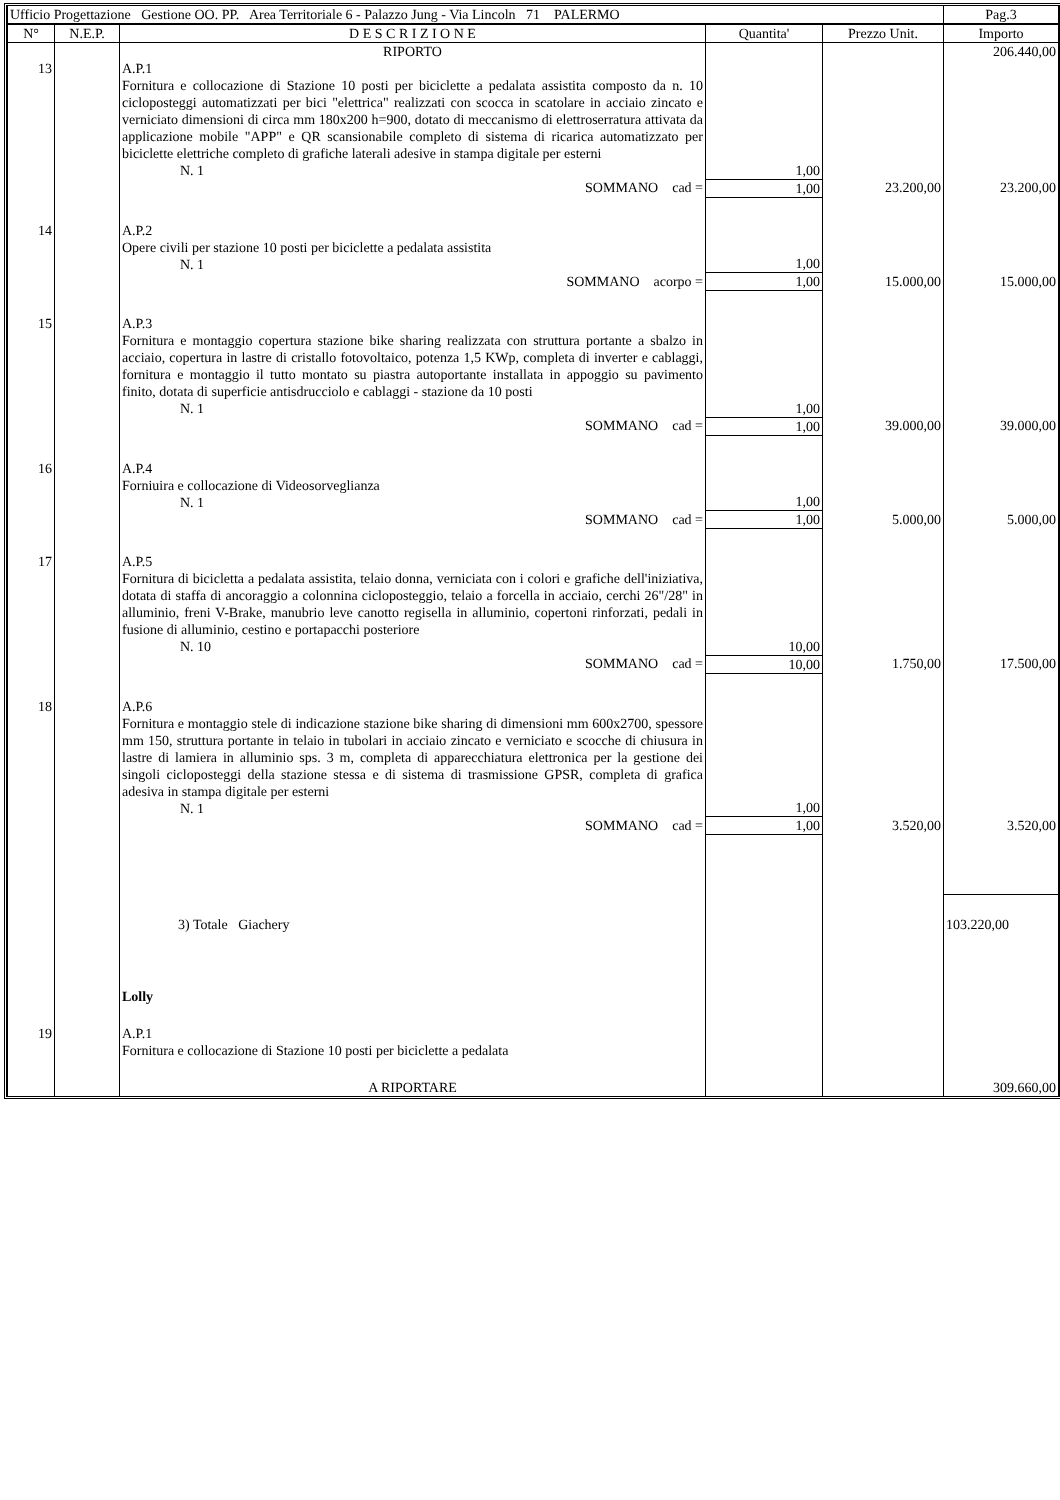| Ufficio Progettazione Gestione OO. PP. Area Territoriale 6 - Palazzo Jung - Via Lincoln 71 PALERMO | | | | | Pag.3 |
| N° | N.E.P. | D E S C R I Z I O N E | Quantita' | Prezzo Unit. | Importo |
| | | RIPORTO | | | 206.440,00 |
| 13 | | A.P.1 Fornitura e collocazione di Stazione 10 posti per biciclette a pedalata assistita composto da n. 10 cicloposteggi automatizzati per bici "elettrica" realizzati con scocca in scatolare in acciaio zincato e verniciato dimensioni di circa mm 180x200 h=900, dotato di meccanismo di elettroserratura attivata da applicazione mobile "APP" e QR scansionabile completo di sistema di ricarica automatizzato per biciclette elettriche completo di grafiche laterali adesive in stampa digitale per esterni N. 1 | 1,00 | | |
| | | SOMMANO cad = | 1,00 | 23.200,00 | 23.200,00 |
| 14 | | A.P.2 Opere civili per stazione 10 posti per biciclette a pedalata assistita N. 1 | 1,00 | | |
| | | SOMMANO acorpo = | 1,00 | 15.000,00 | 15.000,00 |
| 15 | | A.P.3 Fornitura e montaggio copertura stazione bike sharing realizzata con struttura portante a sbalzo in acciaio, copertura in lastre di cristallo fotovoltaico, potenza 1,5 KWp, completa di inverter e cablaggi, fornitura e montaggio il tutto montato su piastra autoportante installata in appoggio su pavimento finito, dotata di superficie antisdrucciolo e cablaggi - stazione da 10 posti N. 1 | 1,00 | | |
| | | SOMMANO cad = | 1,00 | 39.000,00 | 39.000,00 |
| 16 | | A.P.4 Forniuira e collocazione di Videosorveglianza N. 1 | 1,00 | | |
| | | SOMMANO cad = | 1,00 | 5.000,00 | 5.000,00 |
| 17 | | A.P.5 Fornitura di bicicletta a pedalata assistita, telaio donna, verniciata con i colori e grafiche dell'iniziativa, dotata di staffa di ancoraggio a colonnina cicloposteggio, telaio a forcella in acciaio, cerchi 26"/28" in alluminio, freni V-Brake, manubrio leve canotto regisella in alluminio, copertoni rinforzati, pedali in fusione di alluminio, cestino e portapacchi posteriore N. 10 | 10,00 | | |
| | | SOMMANO cad = | 10,00 | 1.750,00 | 17.500,00 |
| 18 | | A.P.6 Fornitura e montaggio stele di indicazione stazione bike sharing di dimensioni mm 600x2700, spessore mm 150, struttura portante in telaio in tubolari in acciaio zincato e verniciato e scocche di chiusura in lastre di lamiera in alluminio sps. 3 m, completa di apparecchiatura elettronica per la gestione dei singoli cicloposteggi della stazione stessa e di sistema di trasmissione GPSR, completa di grafica adesiva in stampa digitale per esterni N. 1 | 1,00 | | |
| | | SOMMANO cad = | 1,00 | 3.520,00 | 3.520,00 |
| | | 3) Totale Giachery | | | 103.220,00 |
| | | Lolly | | | |
| 19 | | A.P.1 Fornitura e collocazione di Stazione 10 posti per biciclette a pedalata | | | |
| | | A RIPORTARE | | | 309.660,00 |